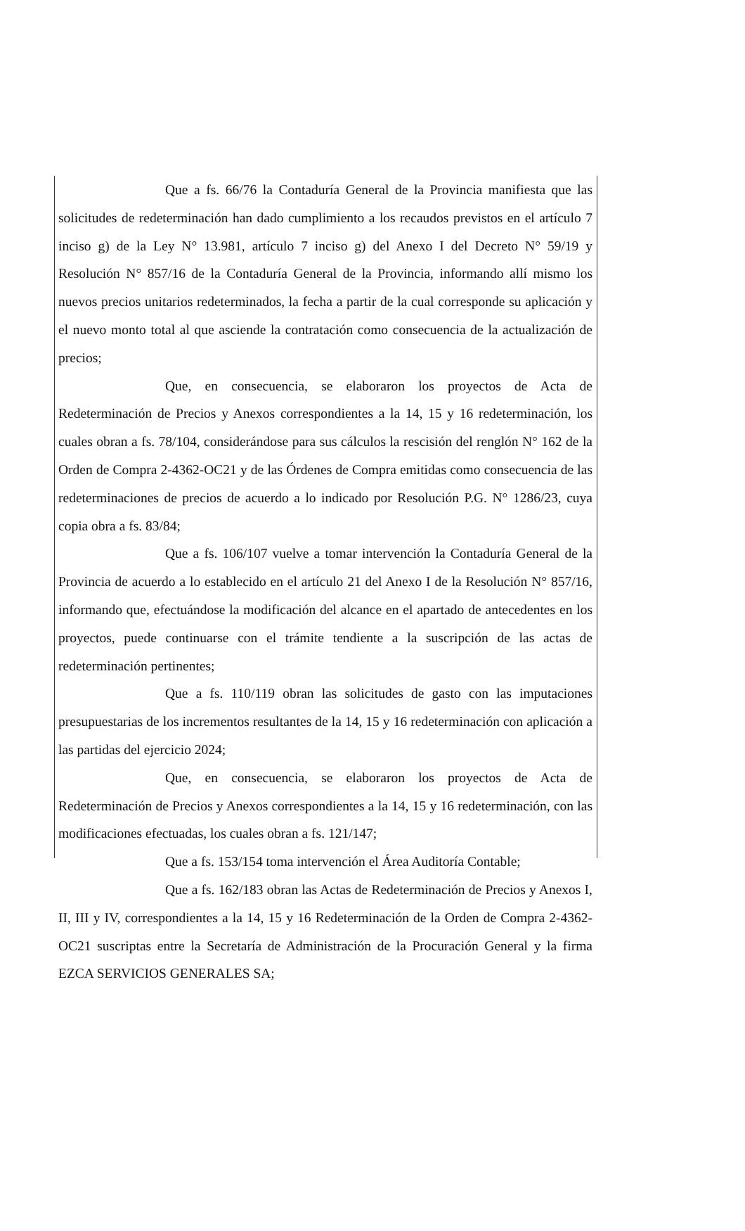Que a fs. 66/76 la Contaduría General de la Provincia manifiesta que las solicitudes de redeterminación han dado cumplimiento a los recaudos previstos en el artículo 7 inciso g) de la Ley N° 13.981, artículo 7 inciso g) del Anexo I del Decreto N° 59/19 y Resolución N° 857/16 de la Contaduría General de la Provincia, informando allí mismo los nuevos precios unitarios redeterminados, la fecha a partir de la cual corresponde su aplicación y el nuevo monto total al que asciende la contratación como consecuencia de la actualización de precios;
Que, en consecuencia, se elaboraron los proyectos de Acta de Redeterminación de Precios y Anexos correspondientes a la 14, 15 y 16 redeterminación, los cuales obran a fs. 78/104, considerándose para sus cálculos la rescisión del renglón N° 162 de la Orden de Compra 2-4362-OC21 y de las Órdenes de Compra emitidas como consecuencia de las redeterminaciones de precios de acuerdo a lo indicado por Resolución P.G. N° 1286/23, cuya copia obra a fs. 83/84;
Que a fs. 106/107 vuelve a tomar intervención la Contaduría General de la Provincia de acuerdo a lo establecido en el artículo 21 del Anexo I de la Resolución N° 857/16, informando que, efectuándose la modificación del alcance en el apartado de antecedentes en los proyectos, puede continuarse con el trámite tendiente a la suscripción de las actas de redeterminación pertinentes;
Que a fs. 110/119 obran las solicitudes de gasto con las imputaciones presupuestarias de los incrementos resultantes de la 14, 15 y 16 redeterminación con aplicación a las partidas del ejercicio 2024;
Que, en consecuencia, se elaboraron los proyectos de Acta de Redeterminación de Precios y Anexos correspondientes a la 14, 15 y 16 redeterminación, con las modificaciones efectuadas, los cuales obran a fs. 121/147;
Que a fs. 153/154 toma intervención el Área Auditoría Contable;
Que a fs. 162/183 obran las Actas de Redeterminación de Precios y Anexos I, II, III y IV, correspondientes a la 14, 15 y 16 Redeterminación de la Orden de Compra 2-4362-OC21 suscriptas entre la Secretaría de Administración de la Procuración General y la firma EZCA SERVICIOS GENERALES SA;